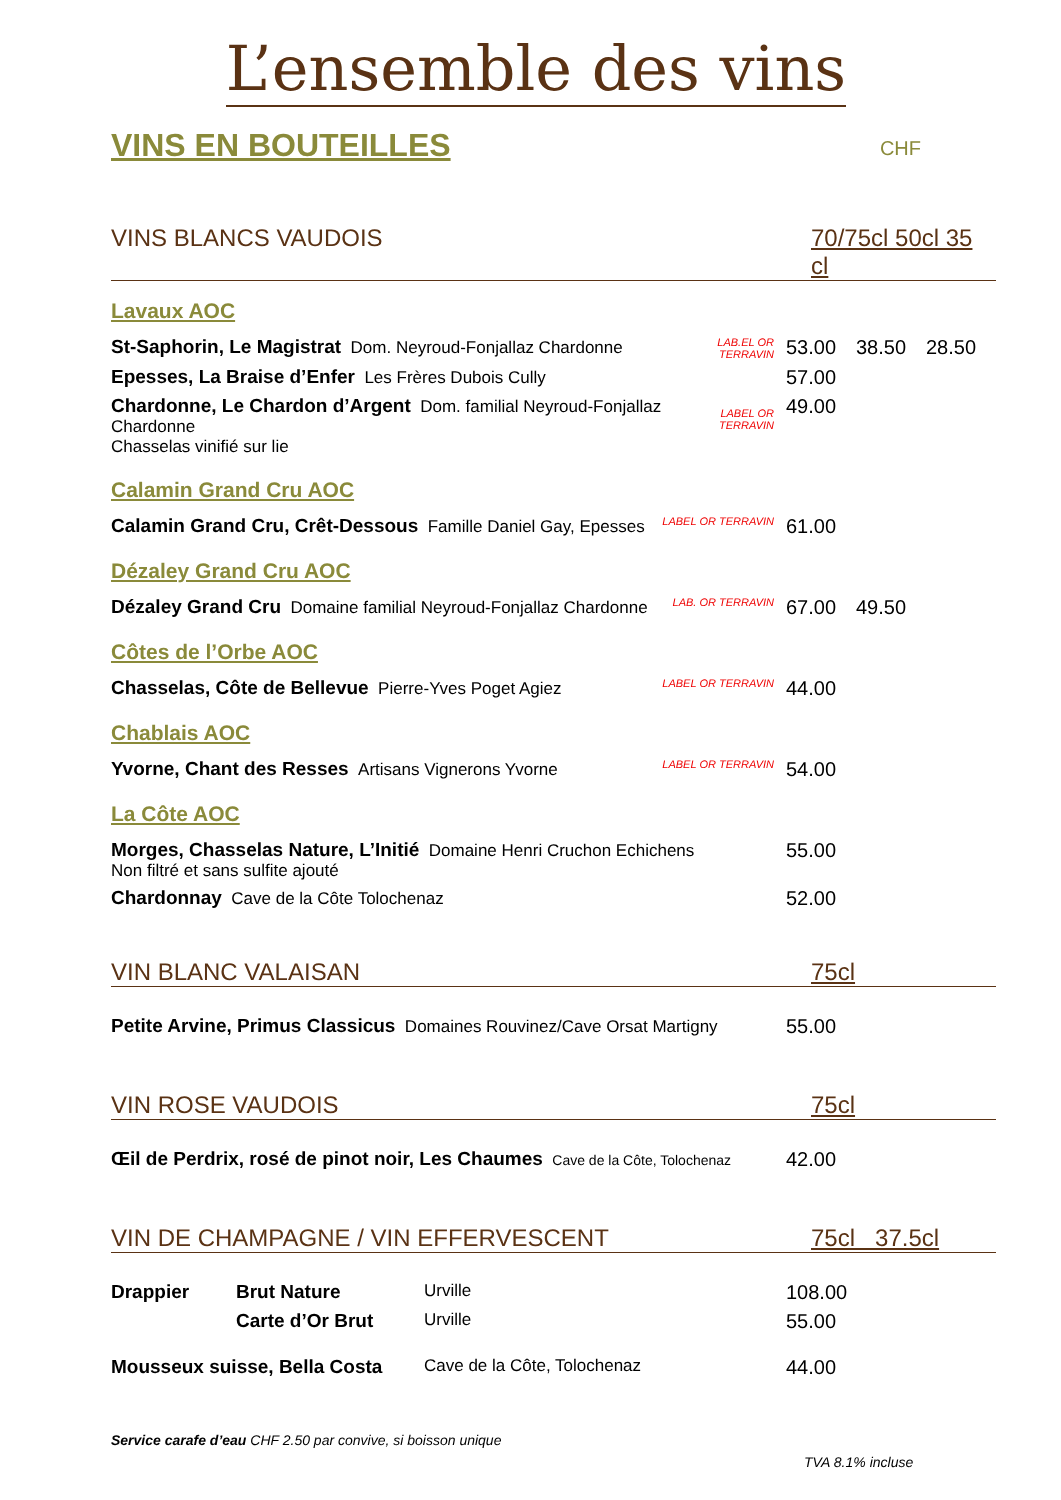L’ensemble des vins
VINS EN BOUTEILLES CHF
VINS BLANCS VAUDOIS 70/75cl 50cl 35 cl
Lavaux AOC
| St-Saphorin, Le Magistrat Dom. Neyroud-Fonjallaz Chardonne | LAB.EL OR TERRAVIN | 53.00 | 38.50 | 28.50 |
| Epesses, La Braise d’Enfer Les Frères Dubois Cully | | 57.00 | | |
| Chardonne, Le Chardon d’Argent Dom. familial Neyroud-Fonjallaz Chardonne Chasselas vinifié sur lie | LABEL OR TERRAVIN | 49.00 | | |
Calamin Grand Cru AOC
| Calamin Grand Cru, Crêt-Dessous Famille Daniel Gay, Epesses | LABEL OR TERRAVIN | 61.00 | | |
Dézaley Grand Cru AOC
| Dézaley Grand Cru Domaine familial Neyroud-Fonjallaz Chardonne | LAB. OR TERRAVIN | 67.00 | 49.50 | |
Côtes de l’Orbe AOC
| Chasselas, Côte de Bellevue Pierre-Yves Poget Agiez | LABEL OR TERRAVIN | 44.00 | | |
Chablais AOC
| Yvorne, Chant des Resses Artisans Vignerons Yvorne | LABEL OR TERRAVIN | 54.00 | | |
La Côte AOC
| Morges, Chasselas Nature, L’Initié Domaine Henri Cruchon Echichens Non filtré et sans sulfite ajouté | 55.00 | | |
| Chardonnay Cave de la Côte Tolochenaz | 52.00 | | |
VIN BLANC VALAISAN 75cl
| Petite Arvine, Primus Classicus Domaines Rouvinez/Cave Orsat Martigny | 55.00 | | |
VIN ROSE VAUDOIS 75cl
| Œil de Perdrix, rosé de pinot noir, Les Chaumes Cave de la Côte, Tolochenaz | 42.00 | | |
VIN DE CHAMPAGNE / VIN EFFERVESCENT 75cl 37.5cl
| Drappier | Brut Nature | Urville | 108.00 | | |
| | Carte d’Or Brut | Urville | 55.00 | | |
| Mousseux suisse, Bella Costa | | Cave de la Côte, Tolochenaz | 44.00 | | |
Service carafe d’eau CHF 2.50 par convive, si boisson unique
TVA 8.1% incluse